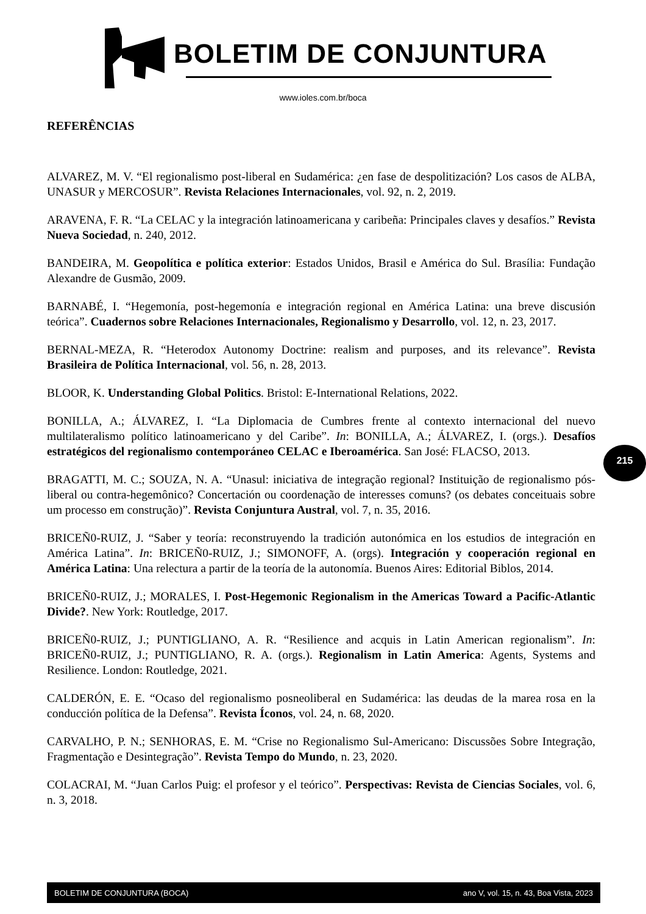BOLETIM DE CONJUNTURA
www.ioles.com.br/boca
REFERÊNCIAS
ALVAREZ, M. V. “El regionalismo post-liberal en Sudamérica: ¿en fase de despolitización? Los casos de ALBA, UNASUR y MERCOSUR”. Revista Relaciones Internacionales, vol. 92, n. 2, 2019.
ARAVENA, F. R. “La CELAC y la integración latinoamericana y caribeña: Principales claves y desafíos.” Revista Nueva Sociedad, n. 240, 2012.
BANDEIRA, M. Geopolítica e política exterior: Estados Unidos, Brasil e América do Sul. Brasília: Fundação Alexandre de Gusmão, 2009.
BARNABÉ, I. “Hegemonía, post-hegemonía e integración regional en América Latina: una breve discusión teórica”. Cuadernos sobre Relaciones Internacionales, Regionalismo y Desarrollo, vol. 12, n. 23, 2017.
BERNAL-MEZA, R. “Heterodox Autonomy Doctrine: realism and purposes, and its relevance”. Revista Brasileira de Política Internacional, vol. 56, n. 28, 2013.
BLOOR, K. Understanding Global Politics. Bristol: E-International Relations, 2022.
BONILLA, A.; ÁLVAREZ, I. “La Diplomacia de Cumbres frente al contexto internacional del nuevo multilateralismo político latinoamericano y del Caribe”. In: BONILLA, A.; ÁLVAREZ, I. (orgs.). Desafíos estratégicos del regionalismo contemporáneo CELAC e Iberoamérica. San José: FLACSO, 2013.
BRAGATTI, M. C.; SOUZA, N. A. “Unasul: iniciativa de integração regional? Instituição de regionalismo pós-liberal ou contra-hegemônico? Concertación ou coordenação de interesses comuns? (os debates conceituais sobre um processo em construção)”. Revista Conjuntura Austral, vol. 7, n. 35, 2016.
BRICEÑ0-RUIZ, J. “Saber y teoría: reconstruyendo la tradición autonómica en los estudios de integración en América Latina”. In: BRICEÑ0-RUIZ, J.; SIMONOFF, A. (orgs). Integración y cooperación regional en América Latina: Una relectura a partir de la teoría de la autonomía. Buenos Aires: Editorial Biblos, 2014.
BRICEÑ0-RUIZ, J.; MORALES, I. Post-Hegemonic Regionalism in the Americas Toward a Pacific-Atlantic Divide?. New York: Routledge, 2017.
BRICEÑ0-RUIZ, J.; PUNTIGLIANO, A. R. “Resilience and acquis in Latin American regionalism”. In: BRICEÑ0-RUIZ, J.; PUNTIGLIANO, R. A. (orgs.). Regionalism in Latin America: Agents, Systems and Resilience. London: Routledge, 2021.
CALDERÓN, E. E. “Ocaso del regionalismo posneoliberal en Sudamérica: las deudas de la marea rosa en la conducción política de la Defensa”. Revista Íconos, vol. 24, n. 68, 2020.
CARVALHO, P. N.; SENHORAS, E. M. “Crise no Regionalismo Sul-Americano: Discussões Sobre Integração, Fragmentação e Desintegração”. Revista Tempo do Mundo, n. 23, 2020.
COLACRAI, M. “Juan Carlos Puig: el profesor y el teórico”. Perspectivas: Revista de Ciencias Sociales, vol. 6, n. 3, 2018.
215
BOLETIM DE CONJUNTURA (BOCA) ano V, vol. 15, n. 43, Boa Vista, 2023